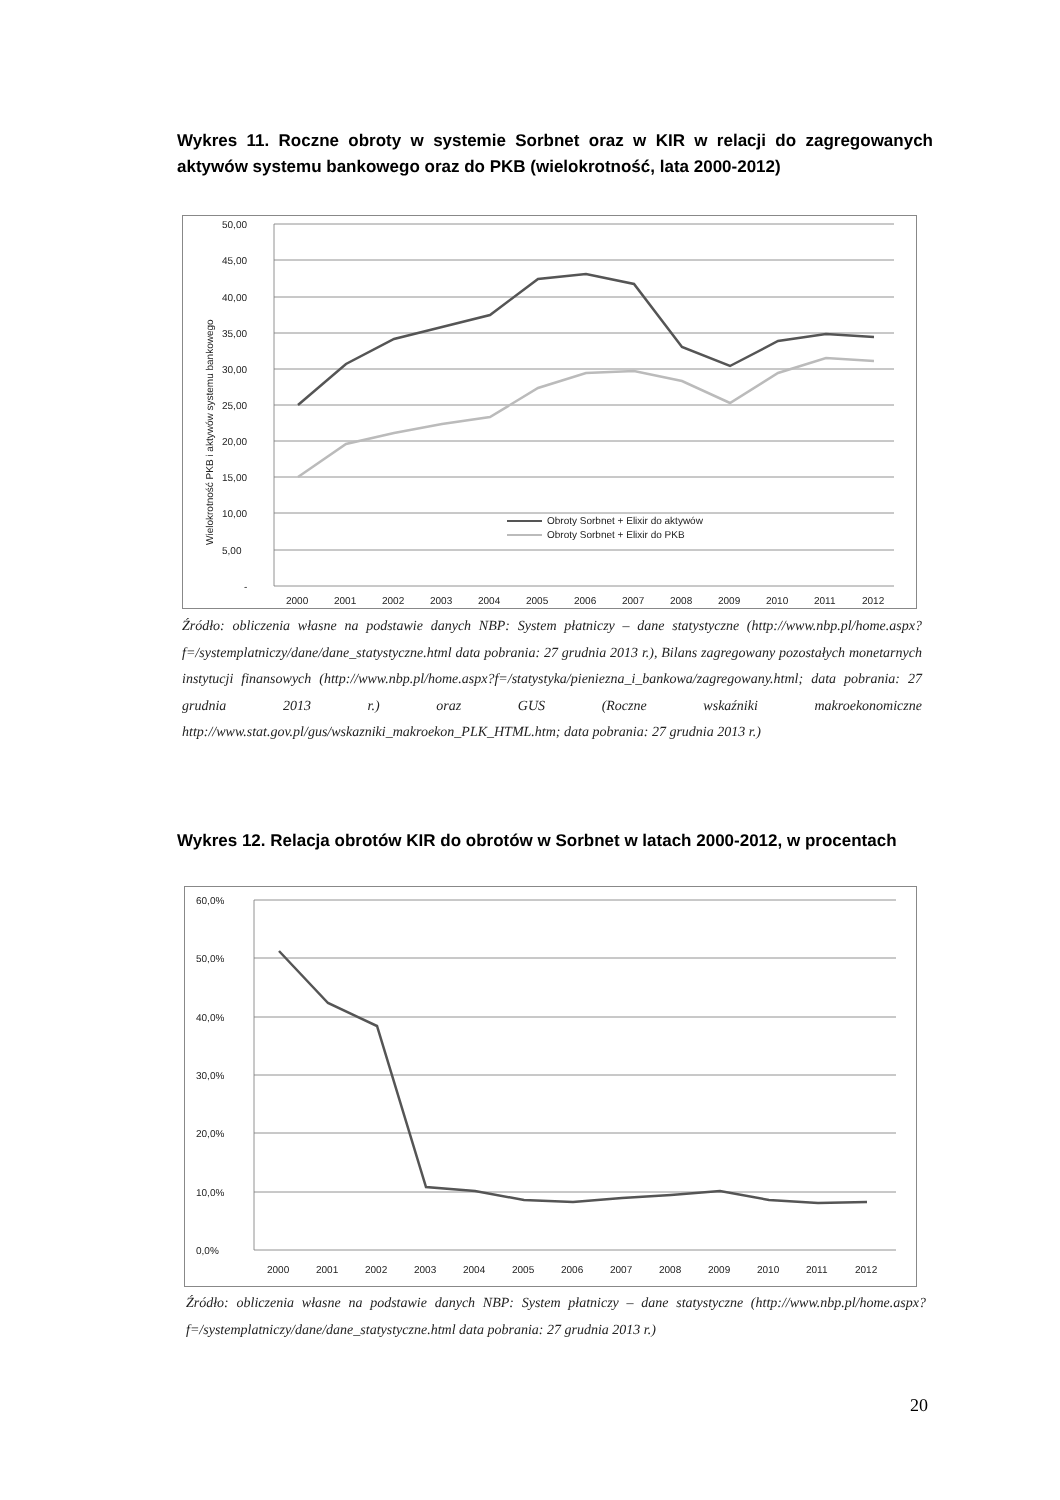Wykres 11. Roczne obroty w systemie Sorbnet oraz w KIR w relacji do zagregowanych aktywów systemu bankowego oraz do PKB (wielokrotność, lata 2000-2012)
50,00
45,00
40,00
35,00
30,00
25,00
20,00
15,00
10,00
5,00
-
Wielokrotność PKB i aktywów systemu bankowego
Obroty Sorbnet + Elixir do aktywów
Obroty Sorbnet + Elixir do PKB
2000
2001
2002
2003
2004
2005
2006
2007
2008
2009
2010
2011
2012
Źródło: obliczenia własne na podstawie danych NBP: System płatniczy – dane statystyczne (http://www.nbp.pl/home.aspx?f=/systemplatniczy/dane/dane_statystyczne.html data pobrania: 27 grudnia 2013 r.), Bilans zagregowany pozostałych monetarnych instytucji finansowych (http://www.nbp.pl/home.aspx?f=/statystyka/pieniezna_i_bankowa/zagregowany.html; data pobrania: 27 grudnia 2013 r.) oraz GUS (Roczne wskaźniki makroekonomiczne http://www.stat.gov.pl/gus/wskazniki_makroekon_PLK_HTML.htm; data pobrania: 27 grudnia 2013 r.)
Wykres 12. Relacja obrotów KIR do obrotów w Sorbnet w latach 2000-2012, w procentach
60,0%
50,0%
40,0%
30,0%
20,0%
10,0%
0,0%
2000
2001
2002
2003
2004
2005
2006
2007
2008
2009
2010
2011
2012
Źródło: obliczenia własne na podstawie danych NBP: System płatniczy – dane statystyczne (http://www.nbp.pl/home.aspx?f=/systemplatniczy/dane/dane_statystyczne.html data pobrania: 27 grudnia 2013 r.)
20